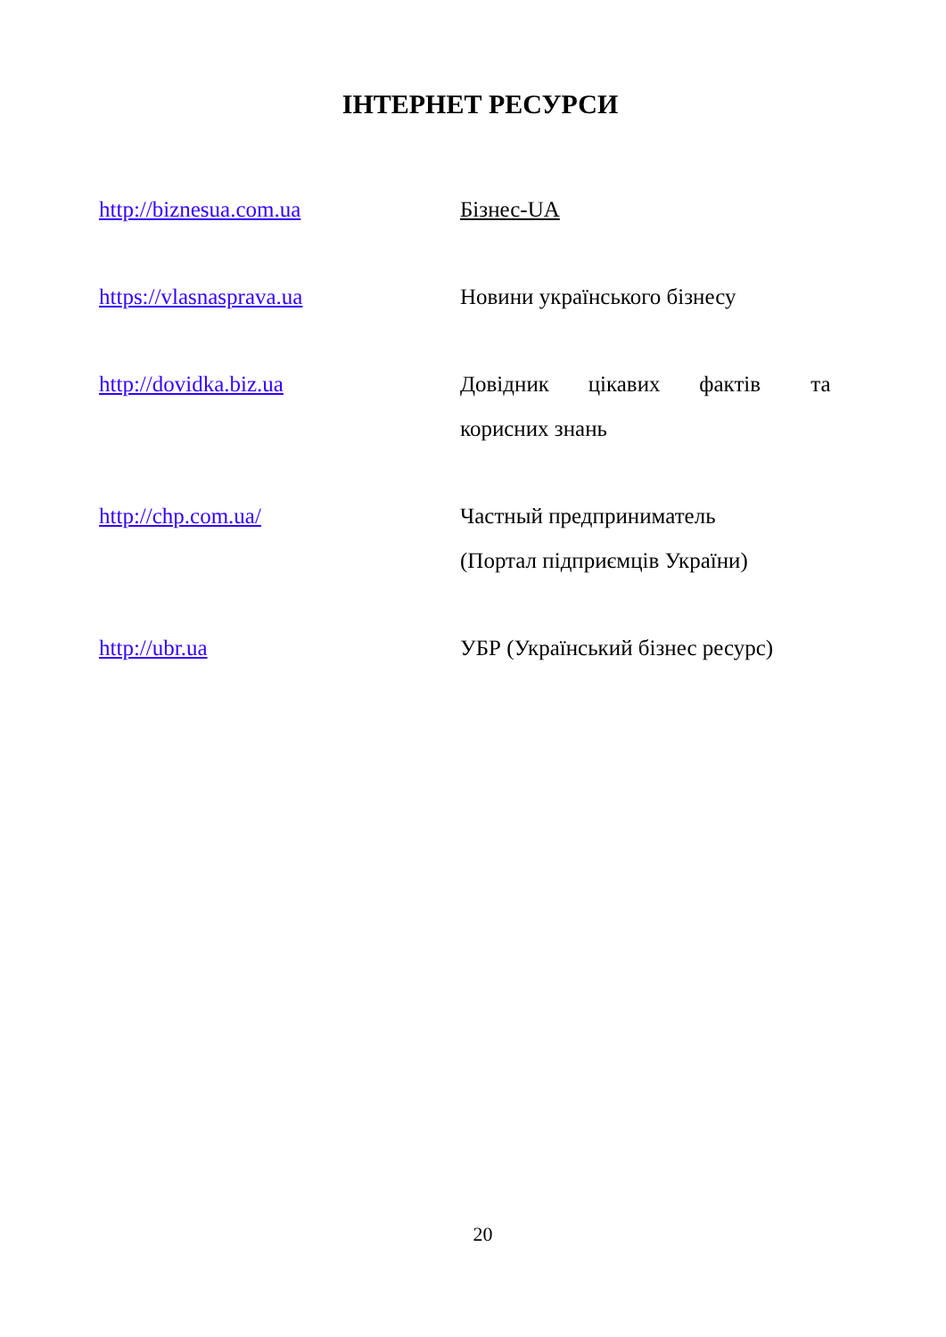ІНТЕРНЕТ РЕСУРСИ
http://biznesua.com.ua Бізнес-UA
https://vlasnasprava.ua Новини українського бізнесу
http://dovidka.biz.ua Довідник цікавих фактів та
корисних знань
http://chp.com.ua/ Частный предприниматель
(Портал підприємців України)
http://ubr.ua УБР (Український бізнес ресурс)
20